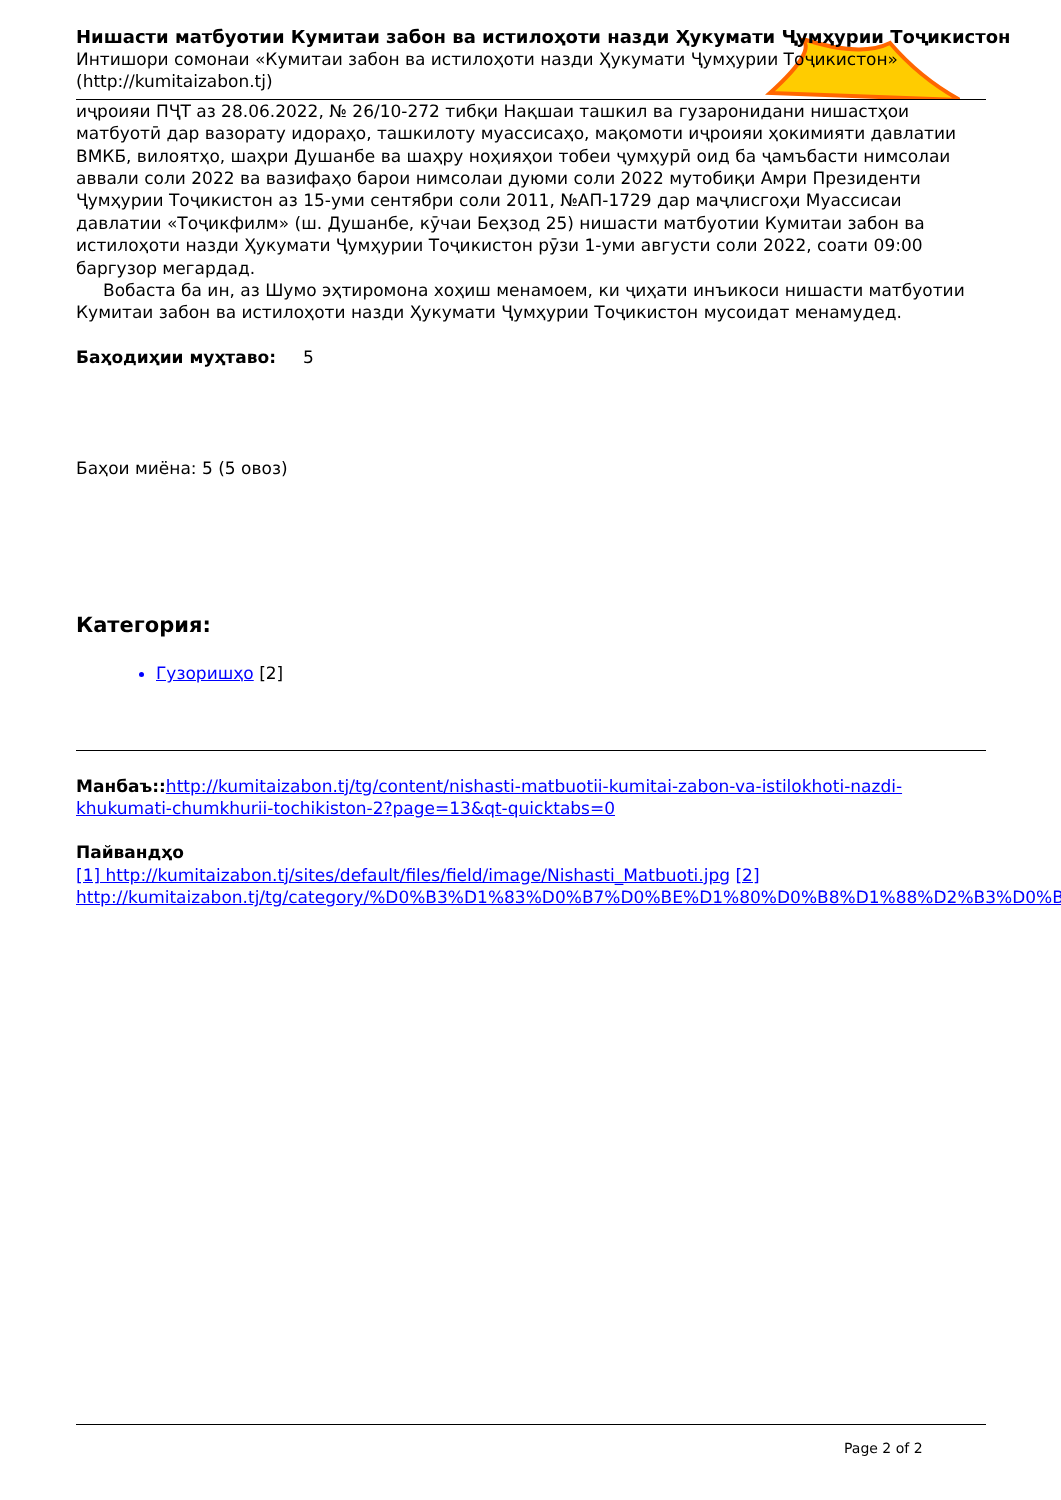Нишасти матбуотии Кумитаи забон ва истилоҳоти назди Ҳукумати Ҷумҳурии Тоҷикистон
Интишори сомонаи «Кумитаи забон ва истилоҳоти назди Ҳукумати Ҷумҳурии Тоҷикистон»
(http://kumitaizabon.tj)
иҷроияи ПҶТ аз 28.06.2022, № 26/10-272 тибқи Нақшаи ташкил ва гузаронидани нишастҳои матбуотӣ дар вазорату идораҳо, ташкилоту муассисаҳо, мақомоти иҷроияи ҳокимияти давлатии ВМКБ, вилоятҳо, шаҳри Душанбе ва шаҳру ноҳияҳои тобеи ҷумҳурӣ оид ба ҷамъбасти нимсолаи аввали соли 2022 ва вазифаҳо барои нимсолаи дуюми соли 2022 мутобиқи Амри Президенти Ҷумҳурии Тоҷикистон аз 15-уми сентябри соли 2011, №АП-1729 дар маҷлисгоҳи Муассисаи давлатии «Тоҷикфилм» (ш. Душанбе, кӯчаи Беҳзод 25) нишасти матбуотии Кумитаи забон ва истилоҳоти назди Ҳукумати Ҷумҳурии Тоҷикистон рӯзи 1-уми августи соли 2022, соати 09:00 баргузор мегардад.
Вобаста ба ин, аз Шумо эҳтиромона хоҳиш менамоем, ки ҷиҳати инъикоси нишасти матбуотии Кумитаи забон ва истилоҳоти назди Ҳукумати Ҷумҳурии Тоҷикистон мусоидат менамудед.
Баҳодиҳии муҳтаво: 5
Баҳои миёна: 5 (5 овоз)
Категория:
Гузоришҳо [2]
Манбаъ:: http://kumitaizabon.tj/tg/content/nishasti-matbuotii-kumitai-zabon-va-istilokhoti-nazdi-khukumati-chumkhurii-tochikiston-2?page=13&qt-quicktabs=0
Пайвандҳо
[1] http://kumitaizabon.tj/sites/default/files/field/image/Nishasti_Matbuoti.jpg [2] http://kumitaizabon.tj/tg/category/%D0%B3%D1%83%D0%B7%D0%BE%D1%80%D0%B8%D1%88%D2%B3%D0%BE
Page 2 of 2